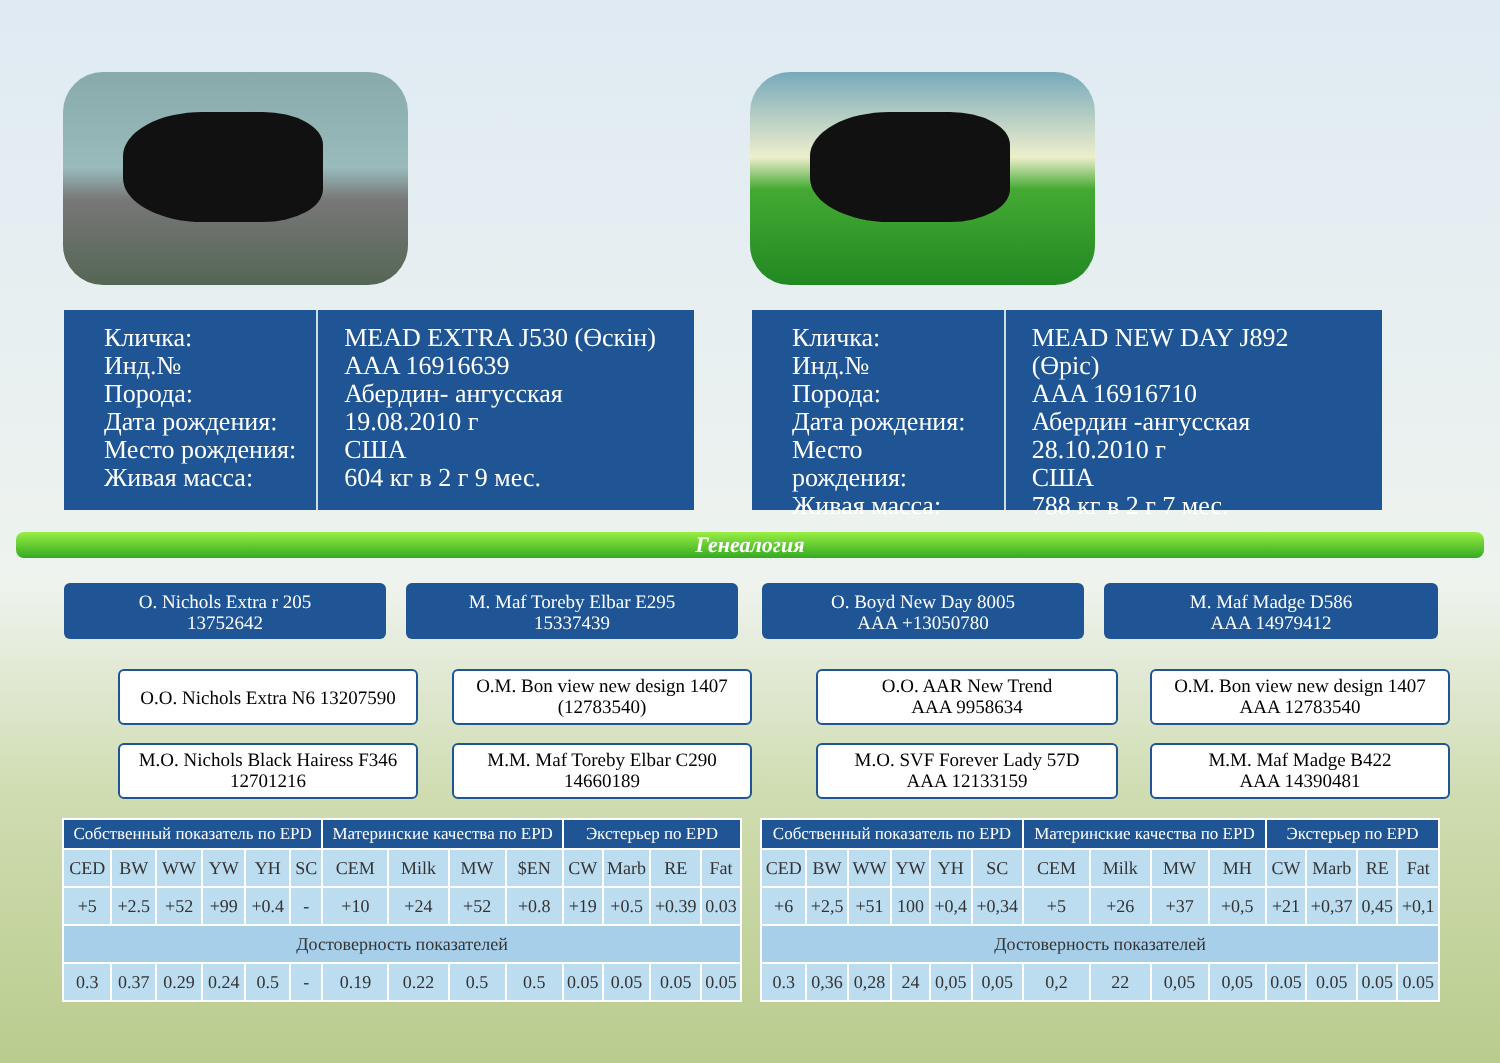Кличка:
Инд.№
Порода:
Дата рождения:
Место рождения:
Живая масса:
MEAD EXTRA J530 (Өскін)
AAA 16916639
Абердин- ангусская
19.08.2010 г
США
604 кг в 2 г 9 мес.
Кличка:
Инд.№
Порода:
Дата рождения:
Место рождения:
Живая масса:
MEAD NEW DAY J892 (Өріс)
AAA 16916710
Абердин -ангусская
28.10.2010 г
США
788 кг в 2 г 7 мес.
Генеалогия
O. Nichols Extra r 205
13752642
M. Maf Toreby Elbar E295
15337439
O. Boyd New Day 8005
AAA +13050780
M. Maf Madge D586
AAA 14979412
O.O. Nichols Extra N6 13207590
M.O. Nichols Black Hairess F346
12701216
O.M. Bon view new design 1407
(12783540)
M.M. Maf Toreby Elbar C290
14660189
O.O. AAR New Trend
AAA 9958634
M.O. SVF Forever Lady 57D
AAA 12133159
O.M. Bon view new design 1407
AAA 12783540
M.M. Maf Madge B422
AAA 14390481
| Собственный показатель по EPD | | | | | | Материнские качества по EPD | | | | Экстерьер по EPD | | | |
| --- | --- | --- | --- | --- | --- | --- | --- | --- | --- | --- | --- | --- | --- |
| CED | BW | WW | YW | YH | SC | CEM | Milk | MW | $EN | CW | Marb | RE | Fat |
| +5 | +2.5 | +52 | +99 | +0.4 | - | +10 | +24 | +52 | +0.8 | +19 | +0.5 | +0.39 | 0.03 |
| Достоверность показателей | | | | | | | | | | | | | |
| 0.3 | 0.37 | 0.29 | 0.24 | 0.5 | - | 0.19 | 0.22 | 0.5 | 0.5 | 0.05 | 0.05 | 0.05 | 0.05 |
| Собственный показатель по EPD | | | | | | Материнские качества по EPD | | | | Экстерьер по EPD | | | |
| --- | --- | --- | --- | --- | --- | --- | --- | --- | --- | --- | --- | --- | --- |
| CED | BW | WW | YW | YH | SC | CEM | Milk | MW | MH | CW | Marb | RE | Fat |
| +6 | +2,5 | +51 | 100 | +0,4 | +0,34 | +5 | +26 | +37 | +0,5 | +21 | +0,37 | 0,45 | +0,1 |
| Достоверность показателей | | | | | | | | | | | | | |
| 0.3 | 0,36 | 0,28 | 24 | 0,05 | 0,05 | 0,2 | 22 | 0,05 | 0,05 | 0.05 | 0.05 | 0.05 | 0.05 |